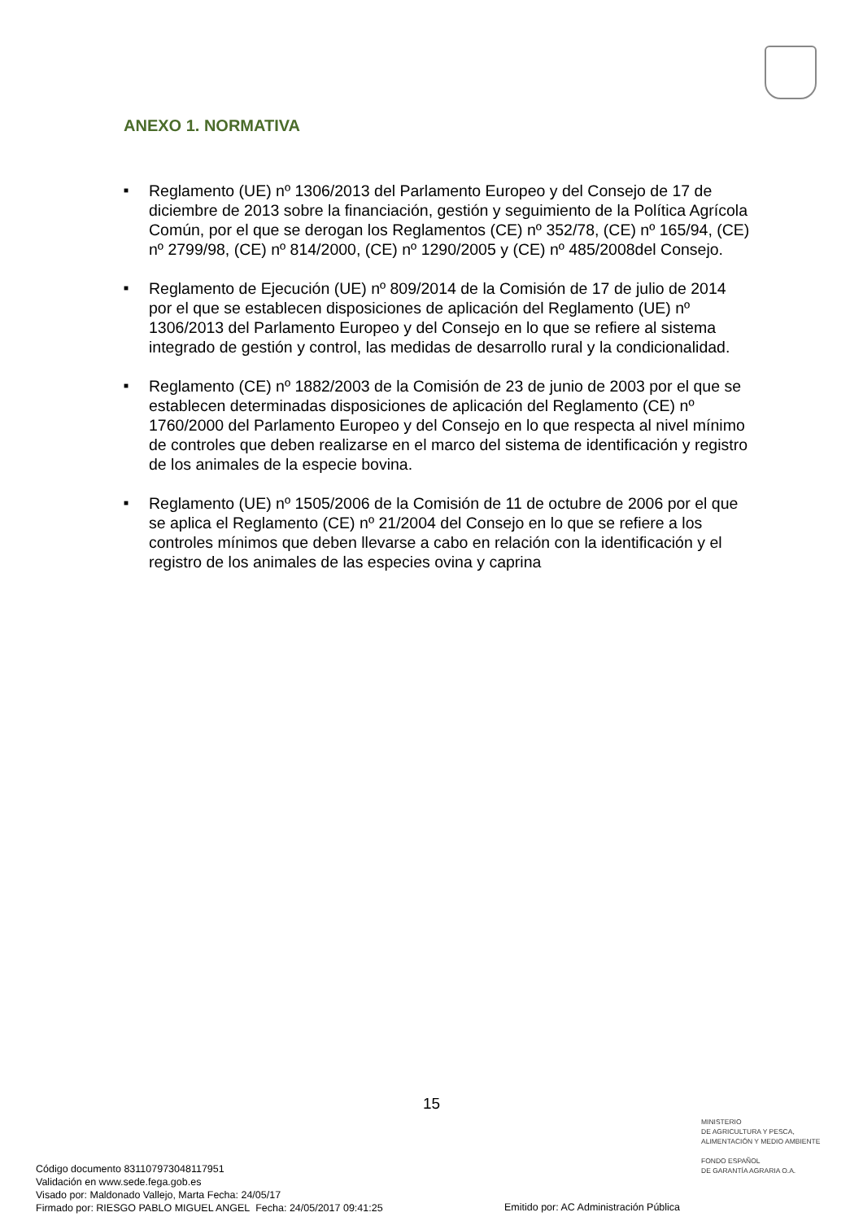ANEXO 1. NORMATIVA
■ Reglamento (UE) nº 1306/2013 del Parlamento Europeo y del Consejo de 17 de diciembre de 2013 sobre la financiación, gestión y seguimiento de la Política Agrícola Común, por el que se derogan los Reglamentos (CE) nº 352/78, (CE) nº 165/94, (CE) nº 2799/98, (CE) nº 814/2000, (CE) nº 1290/2005 y (CE) nº 485/2008del Consejo.
■ Reglamento de Ejecución (UE) nº 809/2014 de la Comisión de 17 de julio de 2014 por el que se establecen disposiciones de aplicación del Reglamento (UE) nº 1306/2013 del Parlamento Europeo y del Consejo en lo que se refiere al sistema integrado de gestión y control, las medidas de desarrollo rural y la condicionalidad.
■ Reglamento (CE) nº 1882/2003 de la Comisión de 23 de junio de 2003 por el que se establecen determinadas disposiciones de aplicación del Reglamento (CE) nº 1760/2000 del Parlamento Europeo y del Consejo en lo que respecta al nivel mínimo de controles que deben realizarse en el marco del sistema de identificación y registro de los animales de la especie bovina.
■ Reglamento (UE) nº 1505/2006 de la Comisión de 11 de octubre de 2006 por el que se aplica el Reglamento (CE) nº 21/2004 del Consejo en lo que se refiere a los controles mínimos que deben llevarse a cabo en relación con la identificación y el registro de los animales de las especies ovina y caprina
15
MINISTERIO
DE AGRICULTURA Y PESCA,
ALIMENTACIÓN Y MEDIO AMBIENTE
FONDO ESPAÑOL
DE GARANTÍA AGRARIA O.A.
Código documento 8311079730481179​51
Validación en www.sede.fega.gob.es
Visado por: Maldonado Vallejo, Marta Fecha: 24/05/17
Firmado por: RIESGO PABLO MIGUEL ANGEL Fecha: 24/05/2017 09:41:25
Emitido por: AC Administración Pública